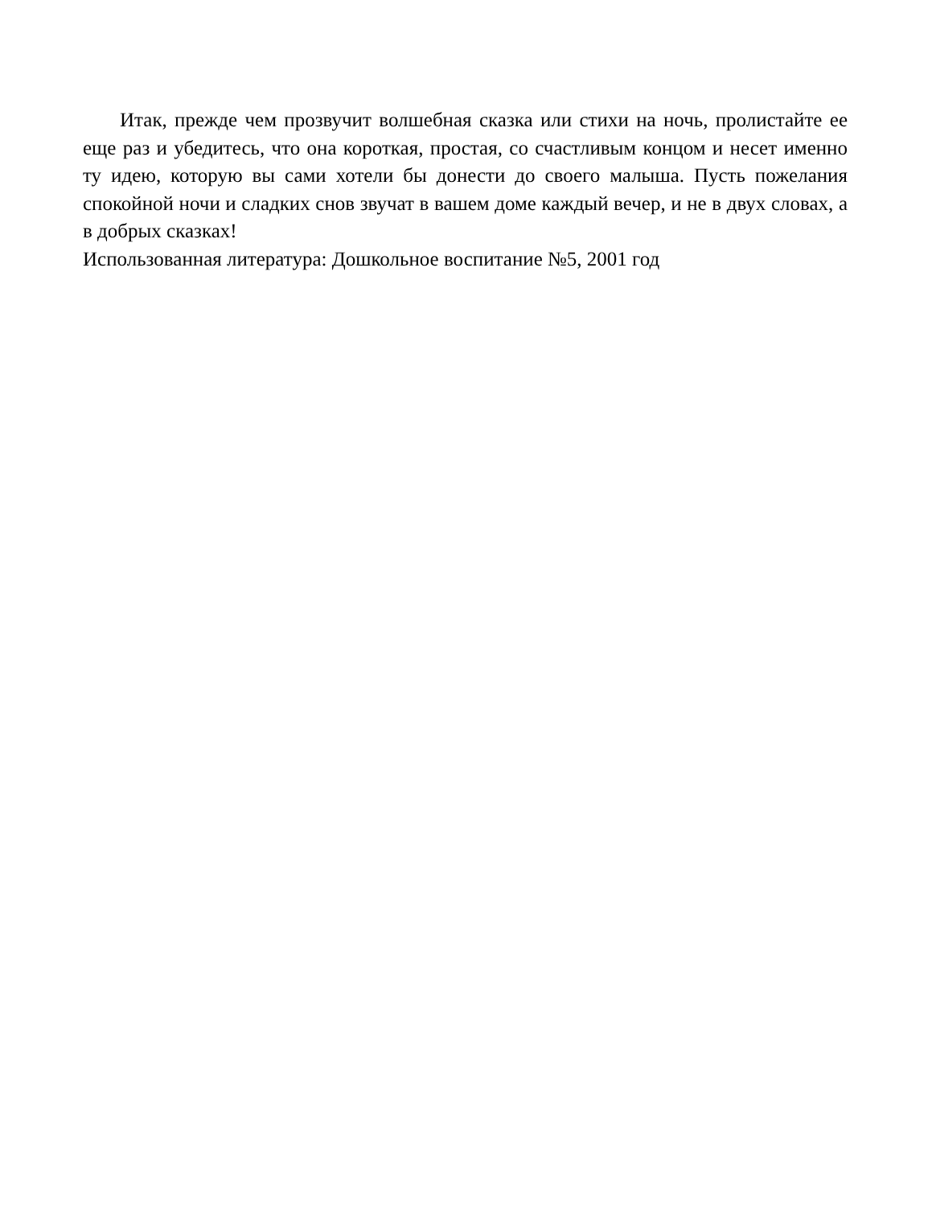Итак, прежде чем прозвучит волшебная сказка или стихи на ночь, пролистайте ее еще раз и убедитесь, что она короткая, простая, со счастливым концом и несет именно ту идею, которую вы сами хотели бы донести до своего малыша. Пусть пожелания спокойной ночи и сладких снов звучат в вашем доме каждый вечер, и не в двух словах, а в добрых сказках!
Использованная литература: Дошкольное воспитание №5, 2001 год